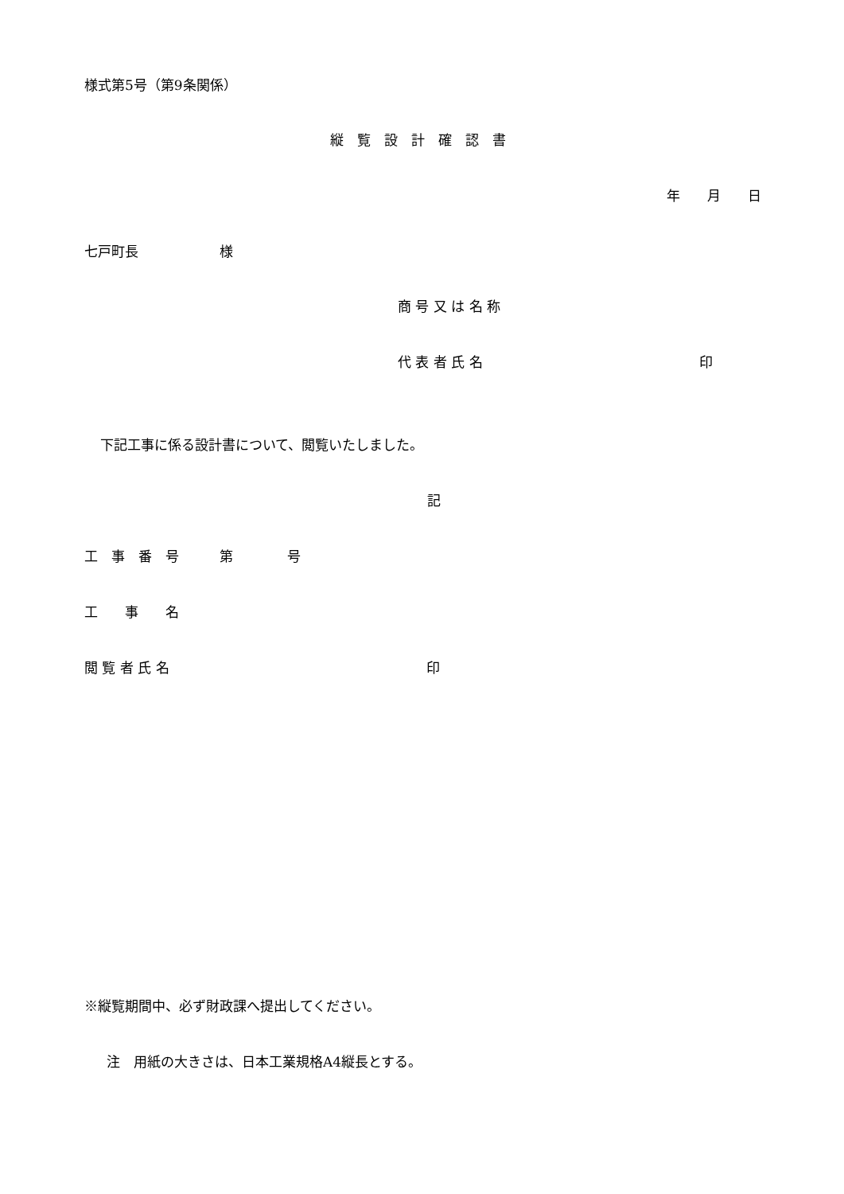様式第5号（第9条関係）
縦　覧　設　計　確　認　書
年　　月　　日
七戸町長　　　　　　様
商 号 又 は 名 称
代 表 者 氏 名　　　　　　　　　　　　　　　　印
下記工事に係る設計書について、閲覧いたしました。
記
工　事　番　号　　　第　　　　号
工　　事　　名
閲 覧 者 氏 名　　　　　　　　　　　　　　　　　　　印
※縦覧期間中、必ず財政課へ提出してください。
注　用紙の大きさは、日本工業規格A4縦長とする。